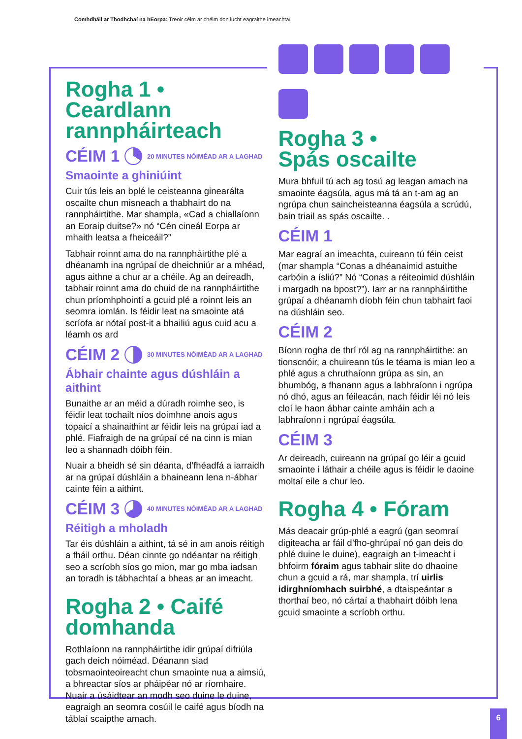Comhdháil ar Thodhchaí na hEorpa: Treoir céim ar chéim don lucht eagraithe imeachtaí
Rogha 1 • Ceardlann rannpháirteach
CÉIM 1 20 MINUTES NÓIMÉAD AR A LAGHAD
Smaointe a ghiniúint
Cuir tús leis an bplé le ceisteanna ginearálta oscailte chun misneach a thabhairt do na rannpháirtithe. Mar shampla, «Cad a chiallaíonn an Eoraip duitse?» nó “Cén cineál Eorpa ar mhaith leatsa a fheiceáil?”
Tabhair roinnt ama do na rannpháirtithe plé a dhéanamh ina ngrúpaí de dheichniúr ar a mhéad, agus aithne a chur ar a chéile. Ag an deireadh, tabhair roinnt ama do chuid de na rannpháirtithe chun príomhphointí a gcuid plé a roinnt leis an seomra iomlán. Is féidir leat na smaointe atá scríofa ar nótaí post-it a bhailiú agus cuid acu a léamh os ard
CÉIM 2 30 MINUTES NÓIMÉAD AR A LAGHAD
Ábhair chainte agus dúshláin a aithint
Bunaithe ar an méid a dúradh roimhe seo, is féidir leat tochailt níos doimhne anois agus topaicí a shainaithint ar féidir leis na grúpaí iad a phlé. Fiafraigh de na grúpaí cé na cinn is mian leo a shannadh dóibh féin.
Nuair a bheidh sé sin déanta, d’fhéadfá a iarraidh ar na grúpaí dúshláin a bhaineann lena n-ábhar cainte féin a aithint.
CÉIM 3 40 MINUTES NÓIMÉAD AR A LAGHAD
Réitigh a mholadh
Tar éis dúshláin a aithint, tá sé in am anois réitigh a fháil orthu. Déan cinnte go ndéantar na réitigh seo a scríobh síos go mion, mar go mba iadsan an toradh is tábhachtaí a bheas ar an imeacht.
Rogha 2 • Caifé domhanda
Rothlaíonn na rannpháirtithe idir grúpaí difriúla gach deich nóiméad. Déanann siad tobsmaointeoireacht chun smaointe nua a aimsiú, a bhreactar síos ar pháipéar nó ar ríomhaire. Nuair a úsáidtear an modh seo duine le duine, eagraigh an seomra cosúil le caifé agus bíodh na táblaí scaipthe amach.
Rogha 3 •
Spás oscailte
Mura bhfuil tú ach ag tosú ag leagan amach na smaointe éagsúla, agus má tá an t-am ag an ngrúpa chun saincheisteanna éagsúla a scrúdú, bain triail as spás oscailte. .
CÉIM 1
Mar eagraí an imeachta, cuireann tú féin ceist (mar shampla “Conas a dhéanaimid astuithe carbóin a ísliú?” Nó “Conas a réiteoimid dúshláin i margadh na bpost?”). Iarr ar na rannpháirtithe grúpaí a dhéanamh díobh féin chun tabhairt faoi na dúshláin seo.
CÉIM 2
Bíonn rogha de thrí ról ag na rannpháirtithe: an tionscnóir, a chuireann tús le téama is mian leo a phlé agus a chruthaíonn grúpa as sin, an bhumbóg, a fhanann agus a labhraíonn i ngrúpa nó dhó, agus an féileacán, nach féidir léi nó leis cloí le haon ábhar cainte amháin ach a labhraíonn i ngrúpaí éagsúla.
CÉIM 3
Ar deireadh, cuireann na grúpaí go léir a gcuid smaointe i láthair a chéile agus is féidir le daoine moltaí eile a chur leo.
Rogha 4 • Fóram
Más deacair grúp-phlé a eagrú (gan seomraí digiteacha ar fáil d’fho-ghrúpaí nó gan deis do phlé duine le duine), eagraigh an t-imeacht i bhfoirm fóraim agus tabhair slite do dhaoine chun a gcuid a rá, mar shampla, trí uirlis idirghníomhach suirbhé, a dtaispeántar a thorthaí beo, nó cártaí a thabhairt dóibh lena gcuid smaointe a scríobh orthu.
6